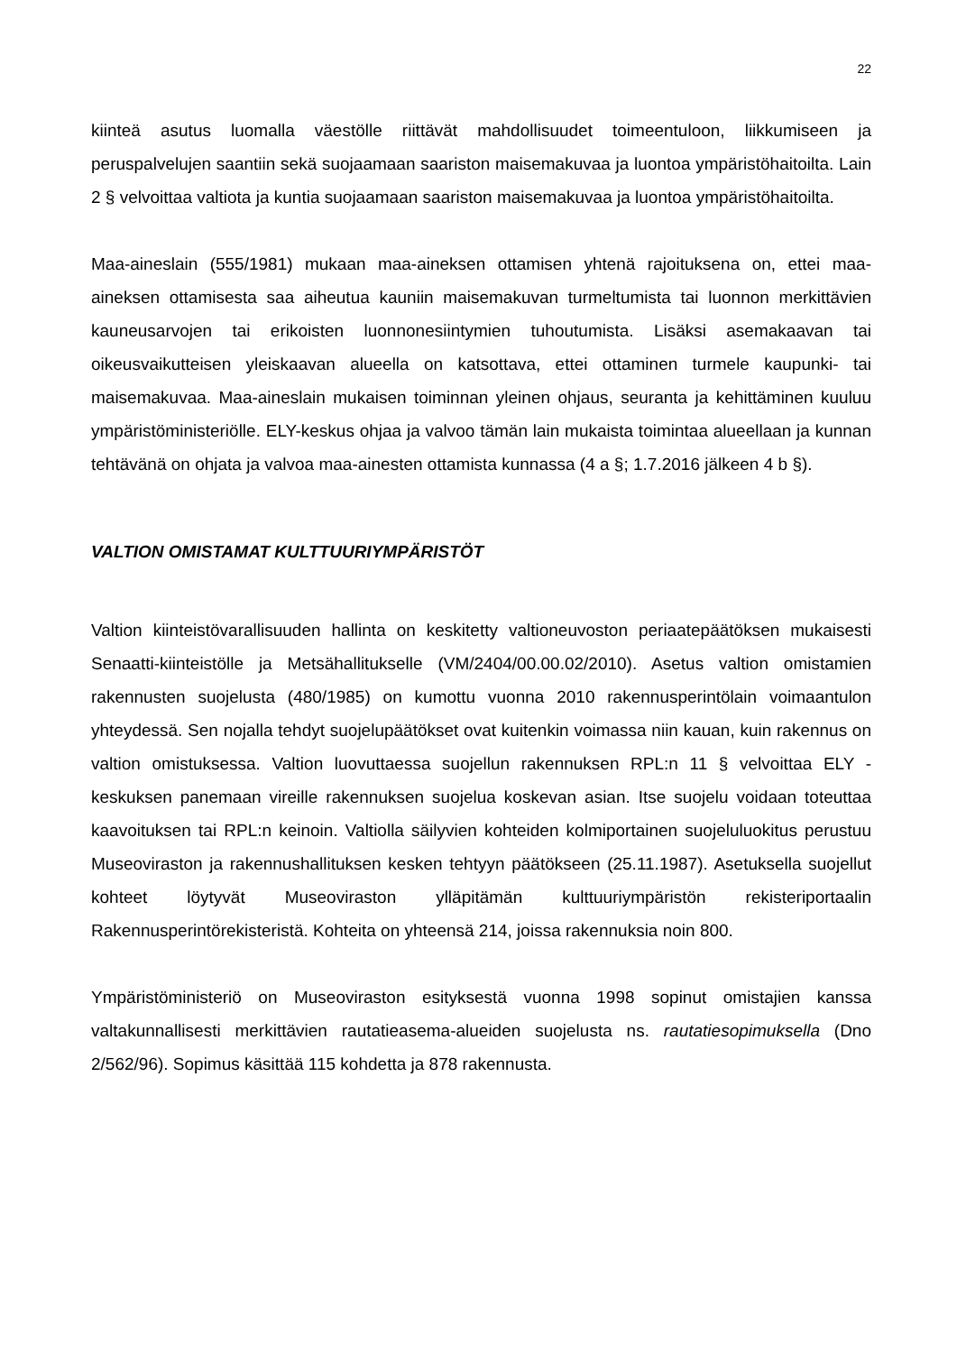22
kiinteä asutus luomalla väestölle riittävät mahdollisuudet toimeentuloon, liikkumiseen ja peruspalvelujen saantiin sekä suojaamaan saariston maisemakuvaa ja luontoa ympäristöhaitoilta. Lain 2 § velvoittaa valtiota ja kuntia suojaamaan saariston maisemakuvaa ja luontoa ympäristöhaitoilta.
Maa-aineslain (555/1981) mukaan maa-aineksen ottamisen yhtenä rajoituksena on, ettei maa-aineksen ottamisesta saa aiheutua kauniin maisemakuvan turmeltumista tai luonnon merkittävien kauneusarvojen tai erikoisten luonnonesiintymien tuhoutumista. Lisäksi asemakaavan tai oikeusvaikutteisen yleiskaavan alueella on katsottava, ettei ottaminen turmele kaupunki- tai maisemakuvaa. Maa-aineslain mukaisen toiminnan yleinen ohjaus, seuranta ja kehittäminen kuuluu ympäristöministeriölle. ELY-keskus ohjaa ja valvoo tämän lain mukaista toimintaa alueellaan ja kunnan tehtävänä on ohjata ja valvoa maa-ainesten ottamista kunnassa (4 a §; 1.7.2016 jälkeen 4 b §).
VALTION OMISTAMAT KULTTUURIYMPÄRISTÖT
Valtion kiinteistövarallisuuden hallinta on keskitetty valtioneuvoston periaatepäätöksen mukaisesti Senaatti-kiinteistölle ja Metsähallitukselle (VM/2404/00.00.02/2010). Asetus valtion omistamien rakennusten suojelusta (480/1985) on kumottu vuonna 2010 rakennusperintölain voimaantulon yhteydessä. Sen nojalla tehdyt suojelupäätökset ovat kuitenkin voimassa niin kauan, kuin rakennus on valtion omistuksessa. Valtion luovuttaessa suojellun rakennuksen RPL:n 11 § velvoittaa ELY -keskuksen panemaan vireille rakennuksen suojelua koskevan asian. Itse suojelu voidaan toteuttaa kaavoituksen tai RPL:n keinoin. Valtiolla säilyvien kohteiden kolmiportainen suojeluluokitus perustuu Museoviraston ja rakennushallituksen kesken tehtyyn päätökseen (25.11.1987). Asetuksella suojellut kohteet löytyvät Museoviraston ylläpitämän kulttuuriympäristön rekisteriportaalin Rakennusperintörekisteristä. Kohteita on yhteensä 214, joissa rakennuksia noin 800.
Ympäristöministeriö on Museoviraston esityksestä vuonna 1998 sopinut omistajien kanssa valtakunnallisesti merkittävien rautatieasema-alueiden suojelusta ns. rautatiesopimuksella (Dno 2/562/96). Sopimus käsittää 115 kohdetta ja 878 rakennusta.